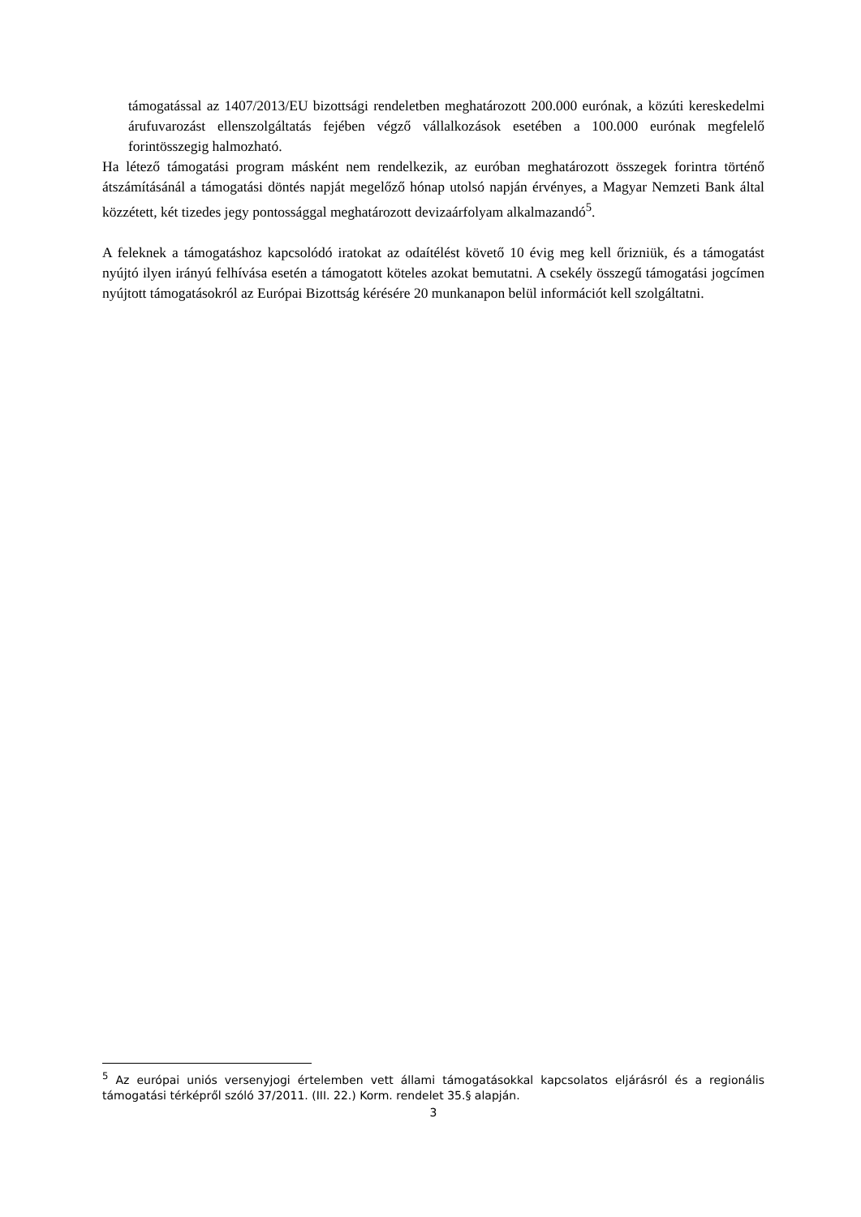támogatással az 1407/2013/EU bizottsági rendeletben meghatározott 200.000 eurónak, a közúti kereskedelmi árufuvarozást ellenszolgáltatás fejében végző vállalkozások esetében a 100.000 eurónak megfelelő forintösszegig halmozható.
Ha létező támogatási program másként nem rendelkezik, az euróban meghatározott összegek forintra történő átszámításánál a támogatási döntés napját megelőző hónap utolsó napján érvényes, a Magyar Nemzeti Bank által közzétett, két tizedes jegy pontossággal meghatározott devizaárfolyam alkalmazandó<sup>5</sup>.
A feleknek a támogatáshoz kapcsolódó iratokat az odaítélést követő 10 évig meg kell őrizniük, és a támogatást nyújtó ilyen irányú felhívása esetén a támogatott köteles azokat bemutatni. A csekély összegű támogatási jogcímen nyújtott támogatásokról az Európai Bizottság kérésére 20 munkanapon belül információt kell szolgáltatni.
<sup>5</sup> Az európai uniós versenyjogi értelemben vett állami támogatásokkal kapcsolatos eljárásról és a regionális támogatási térképről szóló 37/2011. (III. 22.) Korm. rendelet 35.§ alapján.
3